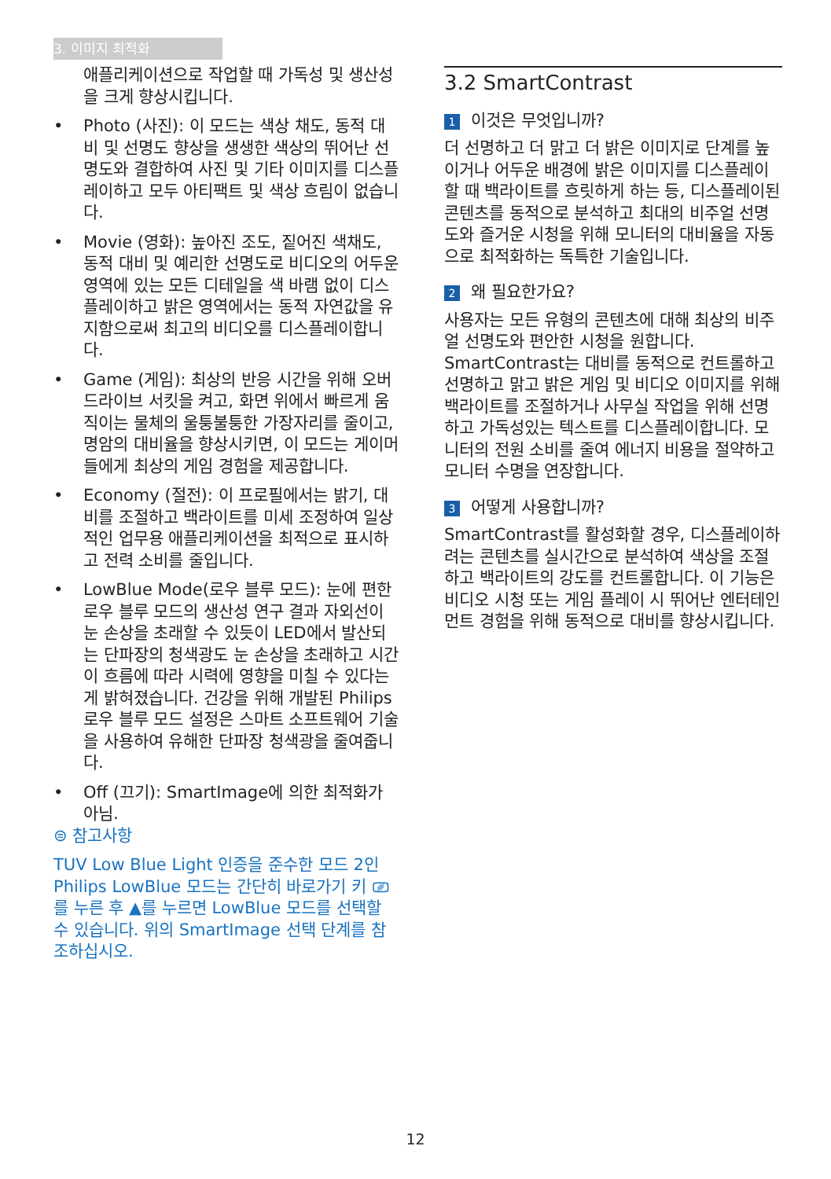3. 이미지 최적화
애플리케이션으로 작업할 때 가독성 및 생산성을 크게 향상시킵니다.
• Photo (사진): 이 모드는 색상 채도, 동적 대비 및 선명도 향상을 생생한 색상의 뛰어난 선명도와 결합하여 사진 및 기타 이미지를 디스플레이하고 모두 아티팩트 및 색상 흐림이 없습니다.
• Movie (영화): 높아진 조도, 짙어진 색채도, 동적 대비 및 예리한 선명도로 비디오의 어두운 영역에 있는 모든 디테일을 색 바램 없이 디스플레이하고 밝은 영역에서는 동적 자연값을 유지함으로써 최고의 비디오를 디스플레이합니다.
• Game (게임): 최상의 반응 시간을 위해 오버 드라이브 서킷을 켜고, 화면 위에서 빠르게 움직이는 물체의 울퉁불퉁한 가장자리를 줄이고, 명암의 대비율을 향상시키면, 이 모드는 게이머들에게 최상의 게임 경험을 제공합니다.
• Economy (절전): 이 프로필에서는 밝기, 대비를 조절하고 백라이트를 미세 조정하여 일상적인 업무용 애플리케이션을 최적으로 표시하고 전력 소비를 줄입니다.
• LowBlue Mode(로우 블루 모드): 눈에 편한 로우 블루 모드의 생산성 연구 결과 자외선이 눈 손상을 초래할 수 있듯이 LED에서 발산되는 단파장의 청색광도 눈 손상을 초래하고 시간이 흐름에 따라 시력에 영향을 미칠 수 있다는 게 밝혀졌습니다. 건강을 위해 개발된 Philips 로우 블루 모드 설정은 스마트 소프트웨어 기술을 사용하여 유해한 단파장 청색광을 줄여줍니다.
• Off (끄기): SmartImage에 의한 최적화가 아님.
⊜ 참고사항
TUV Low Blue Light 인증을 준수한 모드 2인 Philips LowBlue 모드는 간단히 바로가기 키 ⎚를 누른 후 ▲를 누르면 LowBlue 모드를 선택할 수 있습니다. 위의 SmartImage 선택 단계를 참조하십시오.
3.2 SmartContrast
1 이것은 무엇입니까?
더 선명하고 더 맑고 더 밝은 이미지로 단계를 높이거나 어두운 배경에 밝은 이미지를 디스플레이할 때 백라이트를 흐릿하게 하는 등, 디스플레이된 콘텐츠를 동적으로 분석하고 최대의 비주얼 선명도와 즐거운 시청을 위해 모니터의 대비율을 자동으로 최적화하는 독특한 기술입니다.
2 왜 필요한가요?
사용자는 모든 유형의 콘텐츠에 대해 최상의 비주얼 선명도와 편안한 시청을 원합니다. SmartContrast는 대비를 동적으로 컨트롤하고 선명하고 맑고 밝은 게임 및 비디오 이미지를 위해 백라이트를 조절하거나 사무실 작업을 위해 선명하고 가독성있는 텍스트를 디스플레이합니다. 모니터의 전원 소비를 줄여 에너지 비용을 절약하고 모니터 수명을 연장합니다.
3 어떻게 사용합니까?
SmartContrast를 활성화할 경우, 디스플레이하려는 콘텐츠를 실시간으로 분석하여 색상을 조절하고 백라이트의 강도를 컨트롤합니다. 이 기능은 비디오 시청 또는 게임 플레이 시 뛰어난 엔터테인먼트 경험을 위해 동적으로 대비를 향상시킵니다.
12